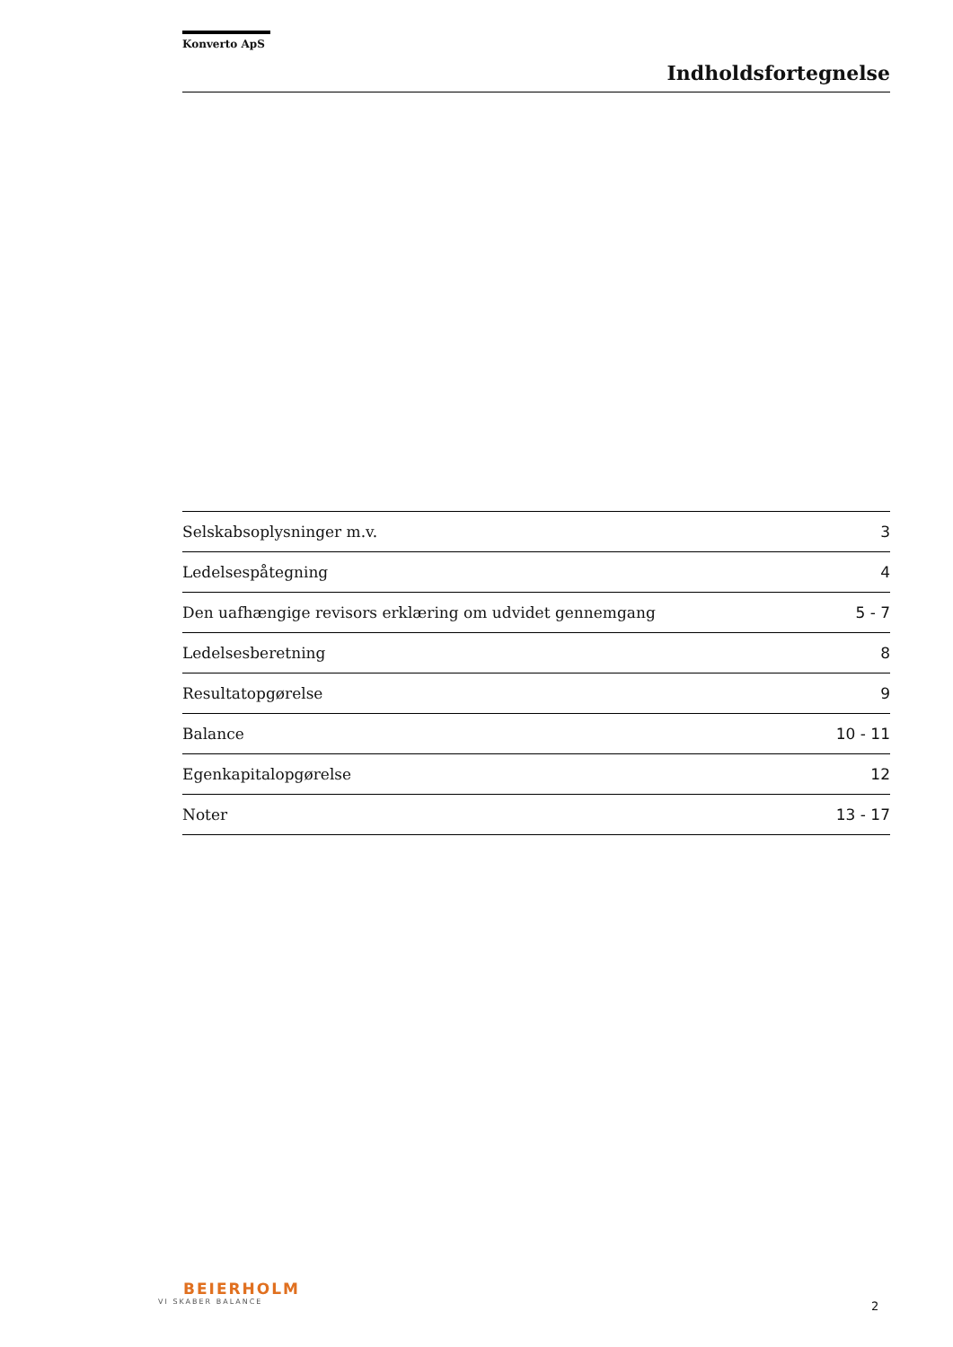Konverto ApS
Indholdsfortegnelse
| Selskabsoplysninger m.v. | 3 |
| Ledelsespåtegning | 4 |
| Den uafhængige revisors erklæring om udvidet gennemgang | 5 - 7 |
| Ledelsesberetning | 8 |
| Resultatopgørelse | 9 |
| Balance | 10 - 11 |
| Egenkapitalopgørelse | 12 |
| Noter | 13 - 17 |
BEIERHOLM
VI SKABER BALANCE
2